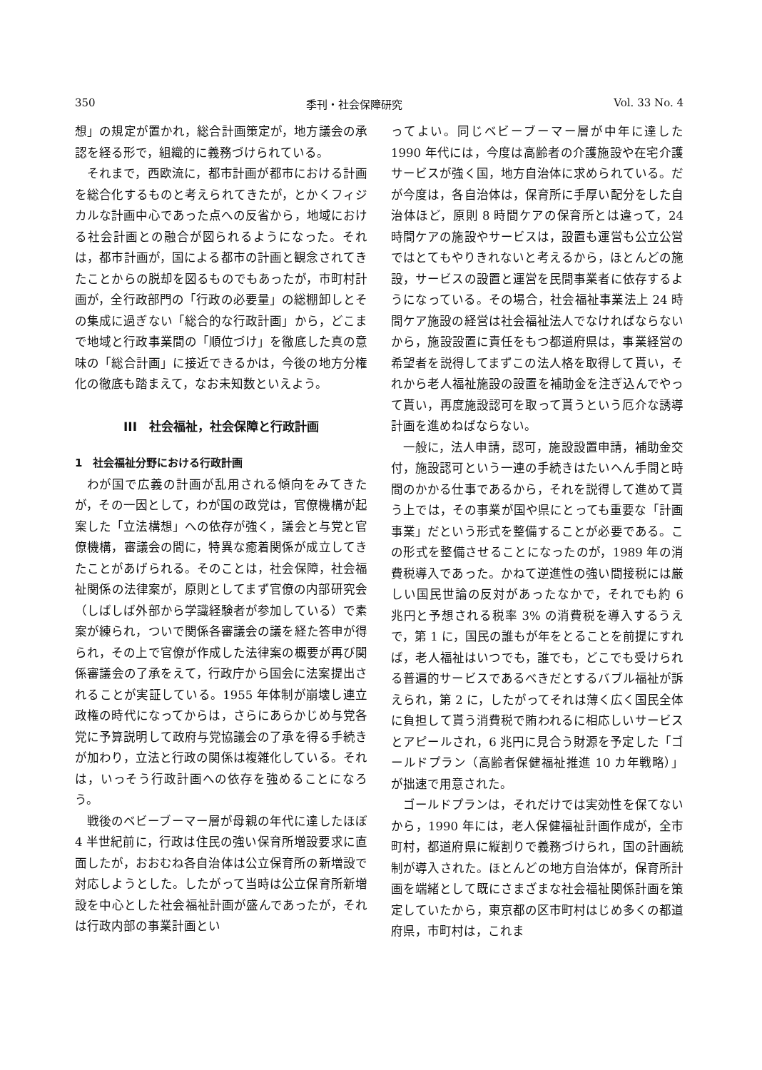350 季刊・社会保障研究 Vol. 33 No. 4
想」の規定が置かれ，総合計画策定が，地方議会の承認を経る形で，組織的に義務づけられている。
それまで，西欧流に，都市計画が都市における計画を総合化するものと考えられてきたが，とかくフィジカルな計画中心であった点への反省から，地域における社会計画との融合が図られるようになった。それは，都市計画が，国による都市の計画と観念されてきたことからの脱却を図るものでもあったが，市町村計画が，全行政部門の「行政の必要量」の総棚卸しとその集成に過ぎない「総合的な行政計画」から，どこまで地域と行政事業間の「順位づけ」を徹底した真の意味の「総合計画」に接近できるかは，今後の地方分権化の徹底も踏まえて，なお未知数といえよう。
III　社会福祉，社会保障と行政計画
1　社会福祉分野における行政計画
わが国で広義の計画が乱用される傾向をみてきたが，その一因として，わが国の政党は，官僚機構が起案した「立法構想」への依存が強く，議会と与党と官僚機構，審議会の間に，特異な癒着関係が成立してきたことがあげられる。そのことは，社会保障，社会福祉関係の法律案が，原則としてまず官僚の内部研究会（しばしば外部から学識経験者が参加している）で素案が練られ，ついで関係各審議会の議を経た答申が得られ，その上で官僚が作成した法律案の概要が再び関係審議会の了承をえて，行政庁から国会に法案提出されることが実証している。1955 年体制が崩壊し連立政権の時代になってからは，さらにあらかじめ与党各党に予算説明して政府与党協議会の了承を得る手続きが加わり，立法と行政の関係は複雑化している。それは，いっそう行政計画への依存を強めることになろう。
戦後のベビーブーマー層が母親の年代に達したほぼ 4 半世紀前に，行政は住民の強い保育所増設要求に直面したが，おおむね各自治体は公立保育所の新増設で対応しようとした。したがって当時は公立保育所新増設を中心とした社会福祉計画が盛んであったが，それは行政内部の事業計画とい
ってよい。同じベビーブーマー層が中年に達した 1990 年代には，今度は高齢者の介護施設や在宅介護サービスが強く国，地方自治体に求められている。だが今度は，各自治体は，保育所に手厚い配分をした自治体ほど，原則 8 時間ケアの保育所とは違って，24 時間ケアの施設やサービスは，設置も運営も公立公営ではとてもやりきれないと考えるから，ほとんどの施設，サービスの設置と運営を民間事業者に依存するようになっている。その場合，社会福祉事業法上 24 時間ケア施設の経営は社会福祉法人でなければならないから，施設設置に責任をもつ都道府県は，事業経営の希望者を説得してまずこの法人格を取得して貰い，それから老人福祉施設の設置を補助金を注ぎ込んでやって貰い，再度施設認可を取って貰うという厄介な誘導計画を進めねばならない。
一般に，法人申請，認可，施設設置申請，補助金交付，施設認可という一連の手続きはたいへん手間と時間のかかる仕事であるから，それを説得して進めて貰う上では，その事業が国や県にとっても重要な「計画事業」だという形式を整備することが必要である。この形式を整備させることになったのが，1989 年の消費税導入であった。かねて逆進性の強い間接税には厳しい国民世論の反対があったなかで，それでも約 6 兆円と予想される税率 3% の消費税を導入するうえで，第 1 に，国民の誰もが年をとることを前提にすれば，老人福祉はいつでも，誰でも，どこでも受けられる普遍的サービスであるべきだとするバブル福祉が訴えられ，第 2 に，したがってそれは薄く広く国民全体に負担して貰う消費税で賄われるに相応しいサービスとアピールされ，6 兆円に見合う財源を予定した「ゴールドプラン（高齢者保健福祉推進 10 カ年戦略）」が拙速で用意された。
ゴールドプランは，それだけでは実効性を保てないから，1990 年には，老人保健福祉計画作成が，全市町村，都道府県に縦割りで義務づけられ，国の計画統制が導入された。ほとんどの地方自治体が，保育所計画を端緒として既にさまざまな社会福祉関係計画を策定していたから，東京都の区市町村はじめ多くの都道府県，市町村は，これま